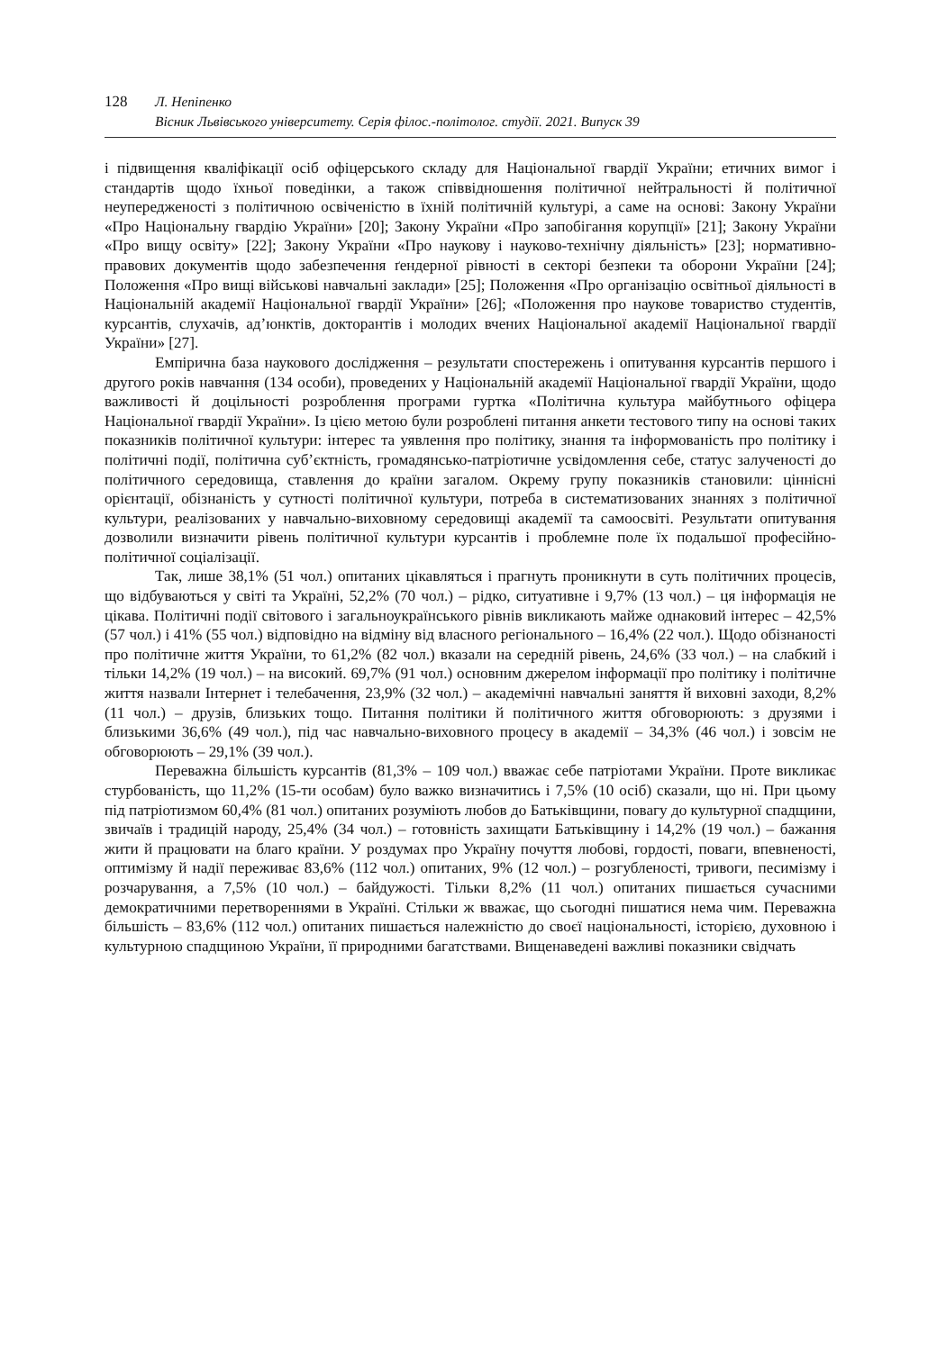128 Л. Непіпенко
Вісник Львівського університету. Серія філос.-політолог. студії. 2021. Випуск 39
і підвищення кваліфікації осіб офіцерського складу для Національної гвардії України; етичних вимог і стандартів щодо їхньої поведінки, а також співвідношення політичної нейтральності й політичної неупередженості з політичною освіченістю в їхній політичній культурі, а саме на основі: Закону України «Про Національну гвардію України» [20]; Закону України «Про запобігання корупції» [21]; Закону України «Про вищу освіту» [22]; Закону України «Про наукову і науково-технічну діяльність» [23]; нормативно-правових документів щодо забезпечення ґендерної рівності в секторі безпеки та оборони України [24]; Положення «Про вищі військові навчальні заклади» [25]; Положення «Про організацію освітньої діяльності в Національній академії Національної гвардії України» [26]; «Положення про наукове товариство студентів, курсантів, слухачів, ад’юнктів, докторантів і молодих вчених Національної академії Національної гвардії України» [27].
Емпірична база наукового дослідження – результати спостережень і опитування курсантів першого і другого років навчання (134 особи), проведених у Національній академії Національної гвардії України, щодо важливості й доцільності розроблення програми гуртка «Політична культура майбутнього офіцера Національної гвардії України». Із цією метою були розроблені питання анкети тестового типу на основі таких показників політичної культури: інтерес та уявлення про політику, знання та інформованість про політику і політичні події, політична суб’єктність, громадянсько-патріотичне усвідомлення себе, статус залученості до політичного середовища, ставлення до країни загалом. Окрему групу показників становили: ціннісні орієнтації, обізнаність у сутності політичної культури, потреба в систематизованих знаннях з політичної культури, реалізованих у навчально-виховному середовищі академії та самоосвіті. Результати опитування дозволили визначити рівень політичної культури курсантів і проблемне поле їх подальшої професійно-політичної соціалізації.
Так, лише 38,1% (51 чол.) опитаних цікавляться і прагнуть проникнути в суть політичних процесів, що відбуваються у світі та Україні, 52,2% (70 чол.) – рідко, ситуативне і 9,7% (13 чол.) – ця інформація не цікава. Політичні події світового і загальноукраїнського рівнів викликають майже однаковий інтерес – 42,5% (57 чол.) і 41% (55 чол.) відповідно на відміну від власного регіонального – 16,4% (22 чол.). Щодо обізнаності про політичне життя України, то 61,2% (82 чол.) вказали на середній рівень, 24,6% (33 чол.) – на слабкий і тільки 14,2% (19 чол.) – на високий. 69,7% (91 чол.) основним джерелом інформації про політику і політичне життя назвали Інтернет і телебачення, 23,9% (32 чол.) – академічні навчальні заняття й виховні заходи, 8,2% (11 чол.) – друзів, близьких тощо. Питання політики й політичного життя обговорюють: з друзями і близькими 36,6% (49 чол.), під час навчально-виховного процесу в академії – 34,3% (46 чол.) і зовсім не обговорюють – 29,1% (39 чол.).
Переважна більшість курсантів (81,3% – 109 чол.) вважає себе патріотами України. Проте викликає стурбованість, що 11,2% (15-ти особам) було важко визначитись і 7,5% (10 осіб) сказали, що ні. При цьому під патріотизмом 60,4% (81 чол.) опитаних розуміють любов до Батьківщини, повагу до культурної спадщини, звичаїв і традицій народу, 25,4% (34 чол.) – готовність захищати Батьківщину і 14,2% (19 чол.) – бажання жити й працювати на благо країни. У роздумах про Україну почуття любові, гордості, поваги, впевненості, оптимізму й надії переживає 83,6% (112 чол.) опитаних, 9% (12 чол.) – розгубленості, тривоги, песимізму і розчарування, а 7,5% (10 чол.) – байдужості. Тільки 8,2% (11 чол.) опитаних пишається сучасними демократичними перетвореннями в Україні. Стільки ж вважає, що сьогодні пишатися нема чим. Переважна більшість – 83,6% (112 чол.) опитаних пишається належністю до своєї національності, історією, духовною і культурною спадщиною України, її природними багатствами. Вищенаведені важливі показники свідчать